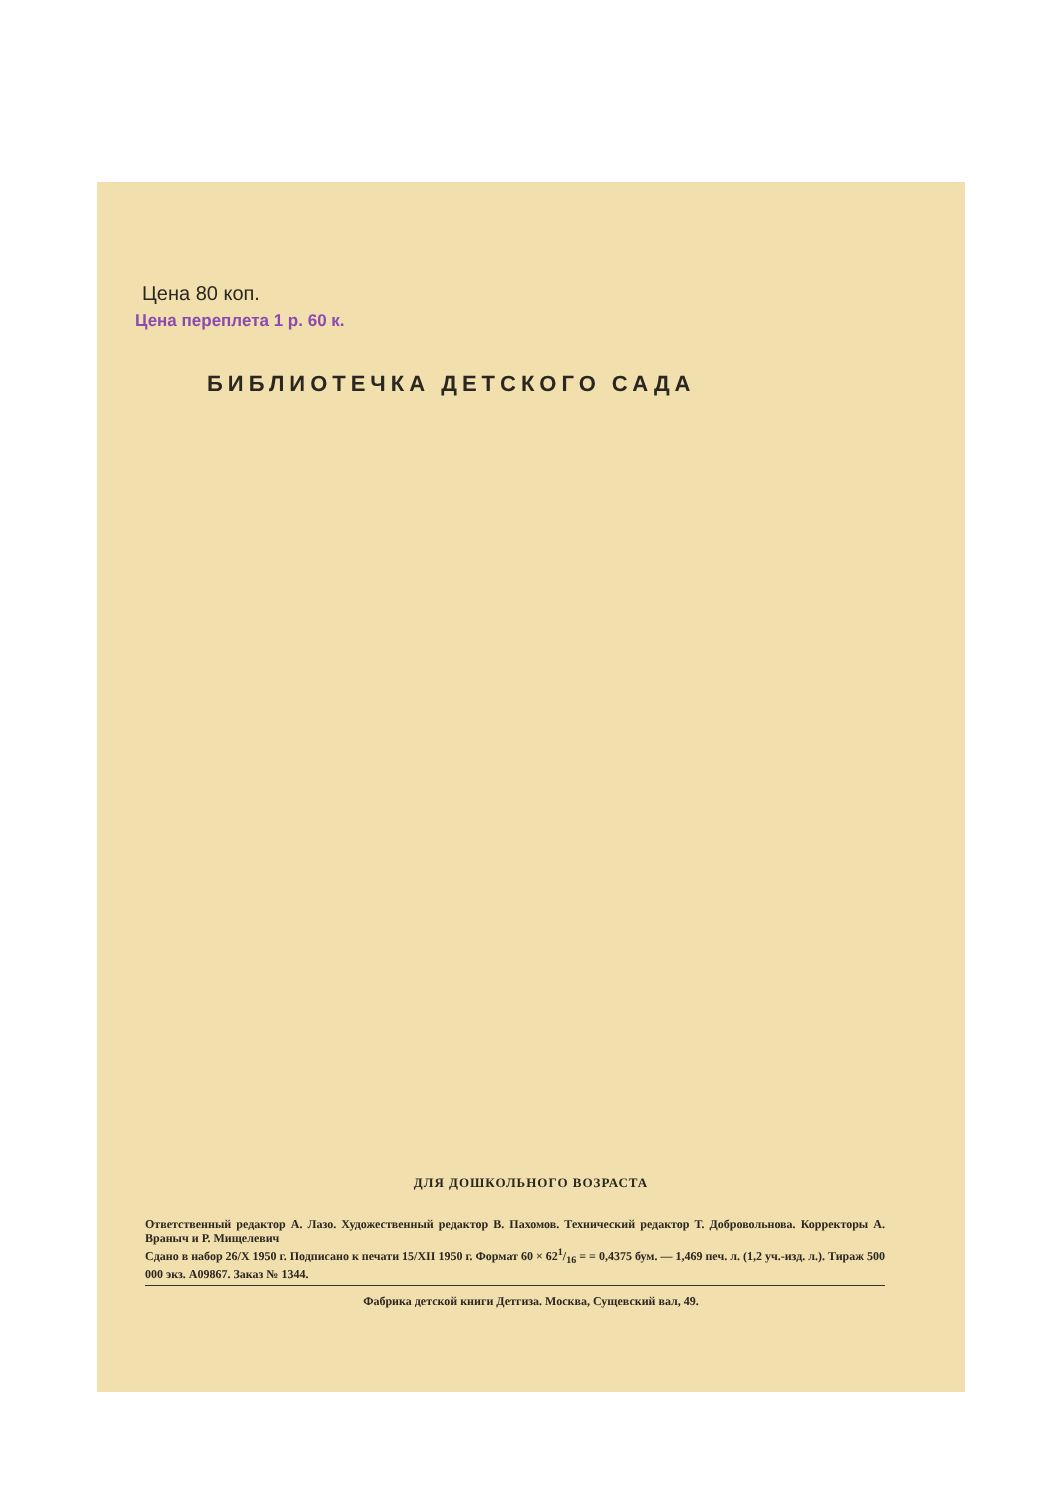Цена 80 коп.
Цена переплета 1 р. 60 к.
БИБЛИОТЕЧКА ДЕТСКОГО САДА
ДЛЯ ДОШКОЛЬНОГО ВОЗРАСТА
Ответственный редактор А. Лазо. Художественный редактор В. Пахомов. Технический редактор Т. Добровольнова. Корректоры А. Враныч и Р. Мищелевич
Сдано в набор 26/X 1950 г. Подписано к печати 15/XII 1950 г. Формат 60 × 621/16 = = 0,4375 бум. — 1,469 печ. л. (1,2 уч.-изд. л.). Тираж 500 000 экз. А09867. Заказ № 1344.
Фабрика детской книги Детгиза. Москва, Сущевский вал, 49.